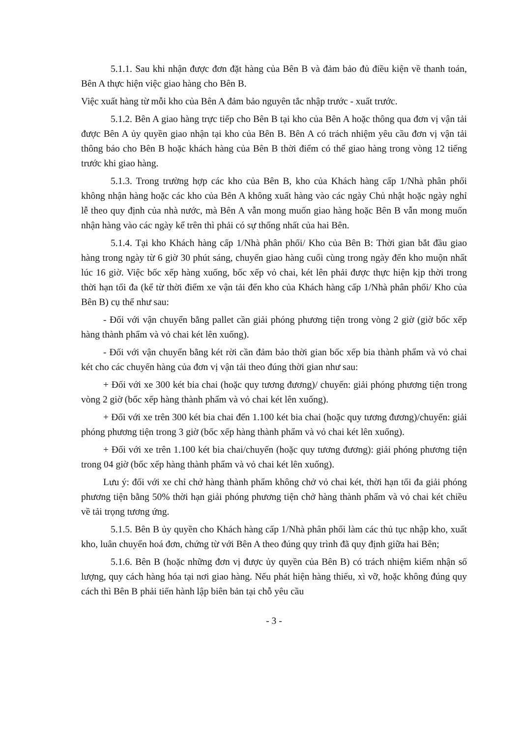5.1.1. Sau khi nhận được đơn đặt hàng của Bên B và đảm bảo đủ điều kiện về thanh toán, Bên A thực hiện việc giao hàng cho Bên B.
Việc xuất hàng từ mỗi kho của Bên A đảm bảo nguyên tắc nhập trước - xuất trước.
5.1.2. Bên A giao hàng trực tiếp cho Bên B tại kho của Bên A hoặc thông qua đơn vị vận tải được Bên A ủy quyền giao nhận tại kho của Bên B. Bên A có trách nhiệm yêu cầu đơn vị vận tải thông báo cho Bên B hoặc khách hàng của Bên B thời điểm có thể giao hàng trong vòng 12 tiếng trước khi giao hàng.
5.1.3. Trong trường hợp các kho của Bên B, kho của Khách hàng cấp 1/Nhà phân phối không nhận hàng hoặc các kho của Bên A không xuất hàng vào các ngày Chủ nhật hoặc ngày nghỉ lễ theo quy định của nhà nước, mà Bên A vẫn mong muốn giao hàng hoặc Bên B vẫn mong muốn nhận hàng vào các ngày kể trên thì phải có sự thống nhất của hai Bên.
5.1.4. Tại kho Khách hàng cấp 1/Nhà phân phối/ Kho của Bên B: Thời gian bắt đầu giao hàng trong ngày từ 6 giờ 30 phút sáng, chuyến giao hàng cuối cùng trong ngày đến kho muộn nhất lúc 16 giờ. Việc bốc xếp hàng xuống, bốc xếp vỏ chai, két lên phải được thực hiện kịp thời trong thời hạn tối đa (kể từ thời điểm xe vận tải đến kho của Khách hàng cấp 1/Nhà phân phối/ Kho của Bên B) cụ thể như sau:
- Đối với vận chuyển bằng pallet cần giải phóng phương tiện trong vòng 2 giờ (giờ bốc xếp hàng thành phẩm và vỏ chai két lên xuống).
- Đối với vận chuyển bằng két rời cần đảm bảo thời gian bốc xếp bia thành phẩm và vỏ chai két cho các chuyến hàng của đơn vị vận tải theo đúng thời gian như sau:
+ Đối với xe 300 két bia chai (hoặc quy tương đương)/ chuyến: giải phóng phương tiện trong vòng 2 giờ (bốc xếp hàng thành phẩm và vỏ chai két lên xuống).
+ Đối với xe trên 300 két bia chai đến 1.100 két bia chai (hoặc quy tương đương)/chuyến: giải phóng phương tiện trong 3 giờ (bốc xếp hàng thành phẩm và vỏ chai két lên xuống).
+ Đối với xe trên 1.100 két bia chai/chuyến (hoặc quy tương đương): giải phóng phương tiện trong 04 giờ (bốc xếp hàng thành phẩm và vỏ chai két lên xuống).
Lưu ý: đối với xe chỉ chở hàng thành phẩm không chở vỏ chai két, thời hạn tối đa giải phóng phương tiện bằng 50% thời hạn giải phóng phương tiện chở hàng thành phẩm và vỏ chai két chiều về tải trọng tương ứng.
5.1.5. Bên B ủy quyền cho Khách hàng cấp 1/Nhà phân phối làm các thủ tục nhập kho, xuất kho, luân chuyển hoá đơn, chứng từ với Bên A theo đúng quy trình đã quy định giữa hai Bên;
5.1.6. Bên B (hoặc những đơn vị được ủy quyền của Bên B) có trách nhiệm kiểm nhận số lượng, quy cách hàng hóa tại nơi giao hàng. Nếu phát hiện hàng thiếu, xì vỡ, hoặc không đúng quy cách thì Bên B phải tiến hành lập biên bản tại chỗ yêu cầu
- 3 -